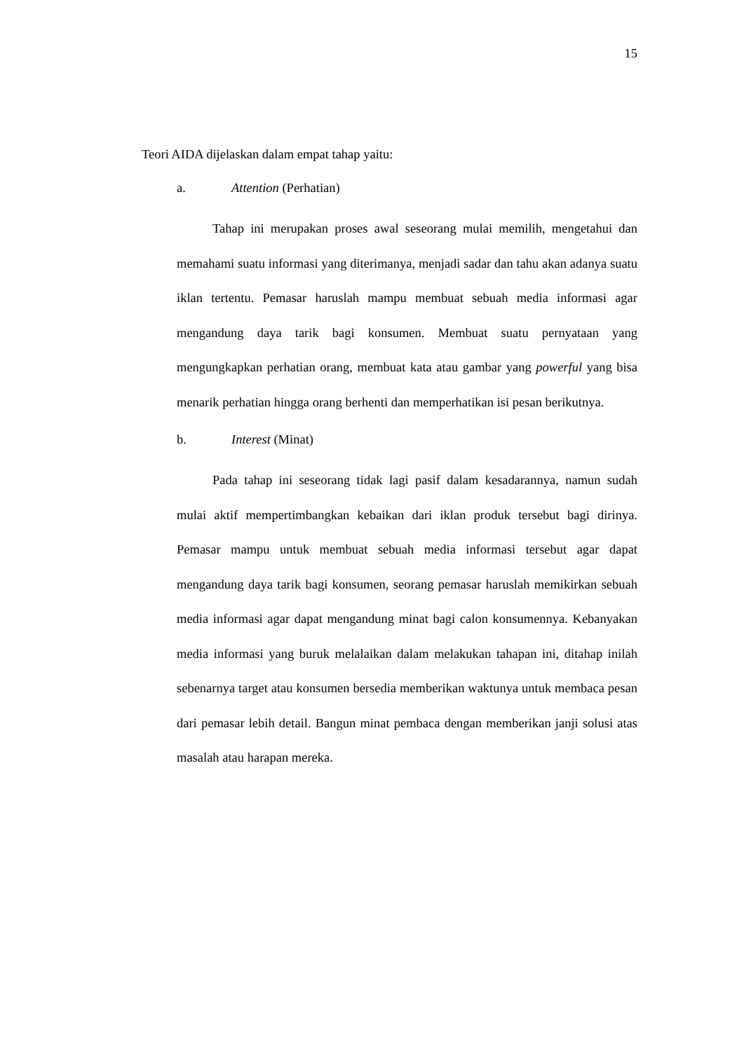15
Teori AIDA dijelaskan dalam empat tahap yaitu:
a. Attention (Perhatian)
Tahap ini merupakan proses awal seseorang mulai memilih, mengetahui dan memahami suatu informasi yang diterimanya, menjadi sadar dan tahu akan adanya suatu iklan tertentu. Pemasar haruslah mampu membuat sebuah media informasi agar mengandung daya tarik bagi konsumen. Membuat suatu pernyataan yang mengungkapkan perhatian orang, membuat kata atau gambar yang powerful yang bisa menarik perhatian hingga orang berhenti dan memperhatikan isi pesan berikutnya.
b. Interest (Minat)
Pada tahap ini seseorang tidak lagi pasif dalam kesadarannya, namun sudah mulai aktif mempertimbangkan kebaikan dari iklan produk tersebut bagi dirinya. Pemasar mampu untuk membuat sebuah media informasi tersebut agar dapat mengandung daya tarik bagi konsumen, seorang pemasar haruslah memikirkan sebuah media informasi agar dapat mengandung minat bagi calon konsumennya. Kebanyakan media informasi yang buruk melalaikan dalam melakukan tahapan ini, ditahap inilah sebenarnya target atau konsumen bersedia memberikan waktunya untuk membaca pesan dari pemasar lebih detail. Bangun minat pembaca dengan memberikan janji solusi atas masalah atau harapan mereka.